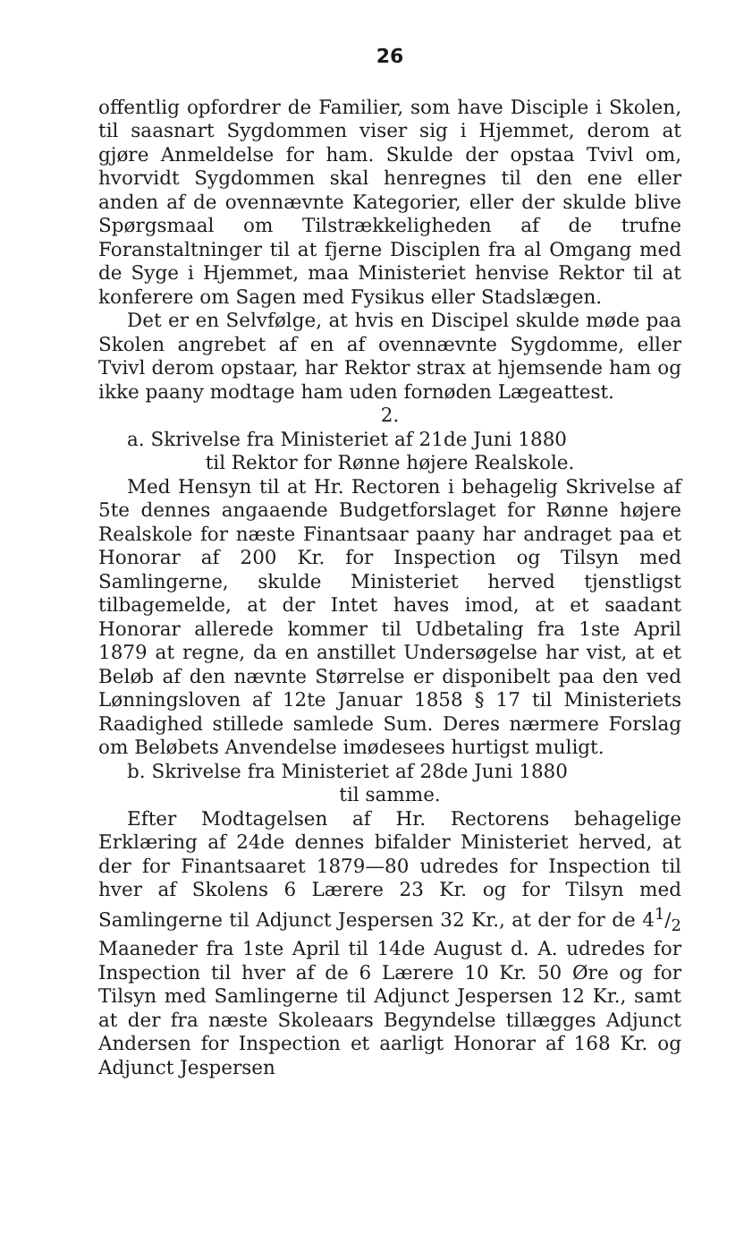26
offentlig opfordrer de Familier, som have Disciple i Skolen, til saasnart Sygdommen viser sig i Hjemmet, derom at gjøre Anmeldelse for ham. Skulde der opstaa Tvivl om, hvorvidt Sygdommen skal henregnes til den ene eller anden af de ovennævnte Kategorier, eller der skulde blive Spørgsmaal om Tilstrækkeligheden af de trufne Foranstaltninger til at fjerne Disciplen fra al Omgang med de Syge i Hjemmet, maa Ministeriet henvise Rektor til at konferere om Sagen med Fysikus eller Stadslægen.
Det er en Selvfølge, at hvis en Discipel skulde møde paa Skolen angrebet af en af ovennævnte Sygdomme, eller Tvivl derom opstaar, har Rektor strax at hjemsende ham og ikke paany modtage ham uden fornøden Lægeattest.
2.
a. Skrivelse fra Ministeriet af 21de Juni 1880
til Rektor for Rønne højere Realskole.
Med Hensyn til at Hr. Rectoren i behagelig Skrivelse af 5te dennes angaaende Budgetforslaget for Rønne højere Realskole for næste Finantsaar paany har andraget paa et Honorar af 200 Kr. for Inspection og Tilsyn med Samlingerne, skulde Ministeriet herved tjenstligst tilbagemelde, at der Intet haves imod, at et saadant Honorar allerede kommer til Udbetaling fra 1ste April 1879 at regne, da en anstillet Undersøgelse har vist, at et Beløb af den nævnte Størrelse er disponibelt paa den ved Lønningsloven af 12te Januar 1858 § 17 til Ministeriets Raadighed stillede samlede Sum. Deres nærmere Forslag om Beløbets Anvendelse imødesees hurtigst muligt.
b. Skrivelse fra Ministeriet af 28de Juni 1880
til samme.
Efter Modtagelsen af Hr. Rectorens behagelige Erklæring af 24de dennes bifalder Ministeriet herved, at der for Finantsaaret 1879—80 udredes for Inspection til hver af Skolens 6 Lærere 23 Kr. og for Tilsyn med Samlingerne til Adjunct Jespersen 32 Kr., at der for de 41/2 Maaneder fra 1ste April til 14de August d. A. udredes for Inspection til hver af de 6 Lærere 10 Kr. 50 Øre og for Tilsyn med Samlingerne til Adjunct Jespersen 12 Kr., samt at der fra næste Skoleaars Begyndelse tillægges Adjunct Andersen for Inspection et aarligt Honorar af 168 Kr. og Adjunct Jespersen